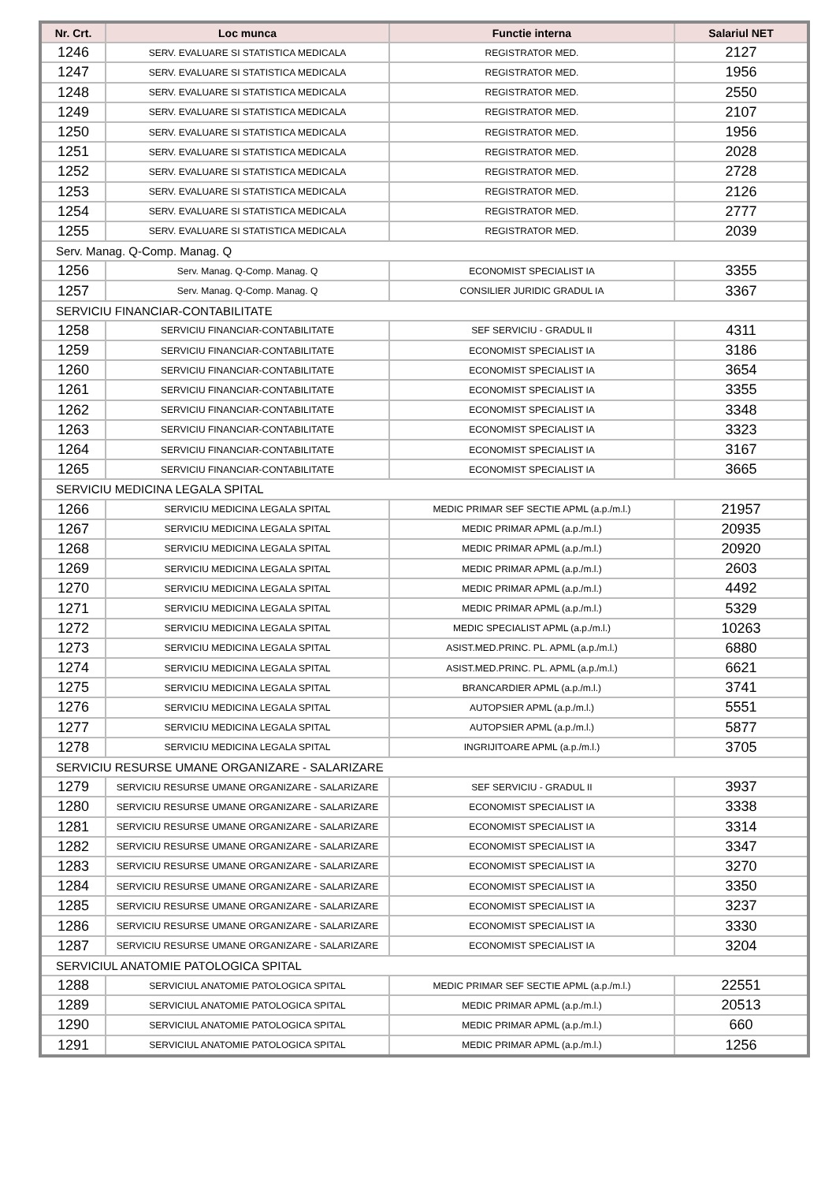| Nr. Crt. | Loc munca | Functie interna | Salariul NET |
| --- | --- | --- | --- |
| 1246 | SERV. EVALUARE SI STATISTICA MEDICALA | REGISTRATOR MED. | 2127 |
| 1247 | SERV. EVALUARE SI STATISTICA MEDICALA | REGISTRATOR MED. | 1956 |
| 1248 | SERV. EVALUARE SI STATISTICA MEDICALA | REGISTRATOR MED. | 2550 |
| 1249 | SERV. EVALUARE SI STATISTICA MEDICALA | REGISTRATOR MED. | 2107 |
| 1250 | SERV. EVALUARE SI STATISTICA MEDICALA | REGISTRATOR MED. | 1956 |
| 1251 | SERV. EVALUARE SI STATISTICA MEDICALA | REGISTRATOR MED. | 2028 |
| 1252 | SERV. EVALUARE SI STATISTICA MEDICALA | REGISTRATOR MED. | 2728 |
| 1253 | SERV. EVALUARE SI STATISTICA MEDICALA | REGISTRATOR MED. | 2126 |
| 1254 | SERV. EVALUARE SI STATISTICA MEDICALA | REGISTRATOR MED. | 2777 |
| 1255 | SERV. EVALUARE SI STATISTICA MEDICALA | REGISTRATOR MED. | 2039 |
| Serv. Manag. Q-Comp. Manag. Q | | | |
| 1256 | Serv. Manag. Q-Comp. Manag. Q | ECONOMIST SPECIALIST IA | 3355 |
| 1257 | Serv. Manag. Q-Comp. Manag. Q | CONSILIER JURIDIC GRADUL IA | 3367 |
| SERVICIU FINANCIAR-CONTABILITATE | | | |
| 1258 | SERVICIU FINANCIAR-CONTABILITATE | SEF SERVICIU - GRADUL II | 4311 |
| 1259 | SERVICIU FINANCIAR-CONTABILITATE | ECONOMIST SPECIALIST IA | 3186 |
| 1260 | SERVICIU FINANCIAR-CONTABILITATE | ECONOMIST SPECIALIST IA | 3654 |
| 1261 | SERVICIU FINANCIAR-CONTABILITATE | ECONOMIST SPECIALIST IA | 3355 |
| 1262 | SERVICIU FINANCIAR-CONTABILITATE | ECONOMIST SPECIALIST IA | 3348 |
| 1263 | SERVICIU FINANCIAR-CONTABILITATE | ECONOMIST SPECIALIST IA | 3323 |
| 1264 | SERVICIU FINANCIAR-CONTABILITATE | ECONOMIST SPECIALIST IA | 3167 |
| 1265 | SERVICIU FINANCIAR-CONTABILITATE | ECONOMIST SPECIALIST IA | 3665 |
| SERVICIU MEDICINA LEGALA SPITAL | | | |
| 1266 | SERVICIU MEDICINA LEGALA SPITAL | MEDIC PRIMAR SEF SECTIE APML (a.p./m.l.) | 21957 |
| 1267 | SERVICIU MEDICINA LEGALA SPITAL | MEDIC PRIMAR APML (a.p./m.l.) | 20935 |
| 1268 | SERVICIU MEDICINA LEGALA SPITAL | MEDIC PRIMAR APML (a.p./m.l.) | 20920 |
| 1269 | SERVICIU MEDICINA LEGALA SPITAL | MEDIC PRIMAR APML (a.p./m.l.) | 2603 |
| 1270 | SERVICIU MEDICINA LEGALA SPITAL | MEDIC PRIMAR APML (a.p./m.l.) | 4492 |
| 1271 | SERVICIU MEDICINA LEGALA SPITAL | MEDIC PRIMAR APML (a.p./m.l.) | 5329 |
| 1272 | SERVICIU MEDICINA LEGALA SPITAL | MEDIC SPECIALIST APML (a.p./m.l.) | 10263 |
| 1273 | SERVICIU MEDICINA LEGALA SPITAL | ASIST.MED.PRINC. PL. APML (a.p./m.l.) | 6880 |
| 1274 | SERVICIU MEDICINA LEGALA SPITAL | ASIST.MED.PRINC. PL. APML (a.p./m.l.) | 6621 |
| 1275 | SERVICIU MEDICINA LEGALA SPITAL | BRANCARDIER APML (a.p./m.l.) | 3741 |
| 1276 | SERVICIU MEDICINA LEGALA SPITAL | AUTOPSIER APML (a.p./m.l.) | 5551 |
| 1277 | SERVICIU MEDICINA LEGALA SPITAL | AUTOPSIER APML (a.p./m.l.) | 5877 |
| 1278 | SERVICIU MEDICINA LEGALA SPITAL | INGRIJITOARE APML (a.p./m.l.) | 3705 |
| SERVICIU RESURSE UMANE ORGANIZARE - SALARIZARE | | | |
| 1279 | SERVICIU RESURSE UMANE ORGANIZARE - SALARIZARE | SEF SERVICIU - GRADUL II | 3937 |
| 1280 | SERVICIU RESURSE UMANE ORGANIZARE - SALARIZARE | ECONOMIST SPECIALIST IA | 3338 |
| 1281 | SERVICIU RESURSE UMANE ORGANIZARE - SALARIZARE | ECONOMIST SPECIALIST IA | 3314 |
| 1282 | SERVICIU RESURSE UMANE ORGANIZARE - SALARIZARE | ECONOMIST SPECIALIST IA | 3347 |
| 1283 | SERVICIU RESURSE UMANE ORGANIZARE - SALARIZARE | ECONOMIST SPECIALIST IA | 3270 |
| 1284 | SERVICIU RESURSE UMANE ORGANIZARE - SALARIZARE | ECONOMIST SPECIALIST IA | 3350 |
| 1285 | SERVICIU RESURSE UMANE ORGANIZARE - SALARIZARE | ECONOMIST SPECIALIST IA | 3237 |
| 1286 | SERVICIU RESURSE UMANE ORGANIZARE - SALARIZARE | ECONOMIST SPECIALIST IA | 3330 |
| 1287 | SERVICIU RESURSE UMANE ORGANIZARE - SALARIZARE | ECONOMIST SPECIALIST IA | 3204 |
| SERVICIUL ANATOMIE PATOLOGICA SPITAL | | | |
| 1288 | SERVICIUL ANATOMIE PATOLOGICA SPITAL | MEDIC PRIMAR SEF SECTIE APML (a.p./m.l.) | 22551 |
| 1289 | SERVICIUL ANATOMIE PATOLOGICA SPITAL | MEDIC PRIMAR APML (a.p./m.l.) | 20513 |
| 1290 | SERVICIUL ANATOMIE PATOLOGICA SPITAL | MEDIC PRIMAR APML (a.p./m.l.) | 660 |
| 1291 | SERVICIUL ANATOMIE PATOLOGICA SPITAL | MEDIC PRIMAR APML (a.p./m.l.) | 1256 |